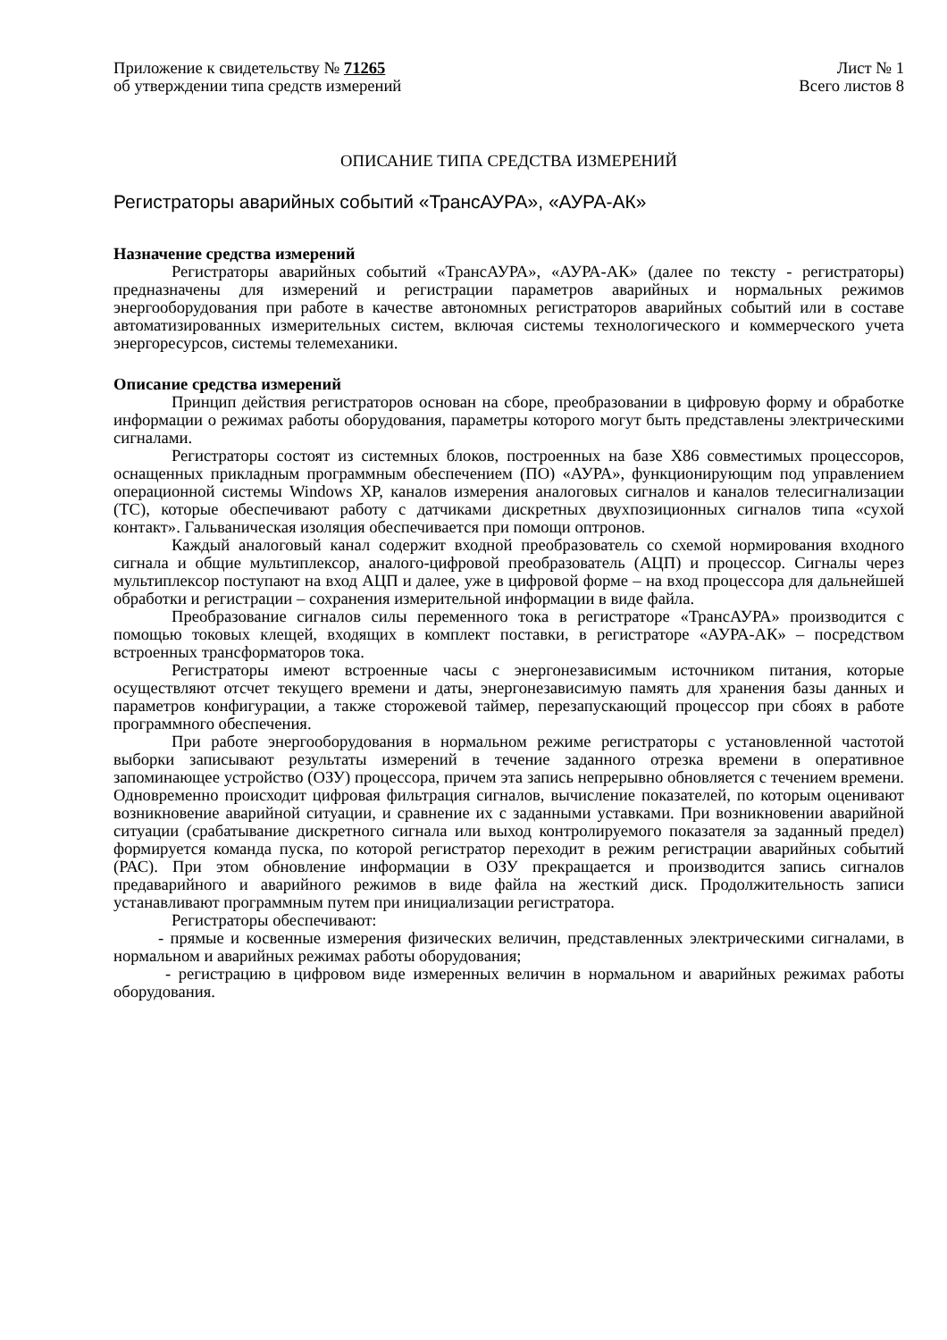Приложение к свидетельству № 71265
об утверждении типа средств измерений
Лист № 1
Всего листов 8
ОПИСАНИЕ ТИПА СРЕДСТВА ИЗМЕРЕНИЙ
Регистраторы аварийных событий «ТрансАУРА», «АУРА-АК»
Назначение средства измерений
Регистраторы аварийных событий «ТрансАУРА», «АУРА-АК» (далее по тексту - регистраторы) предназначены для измерений и регистрации параметров аварийных и нормальных режимов энергооборудования при работе в качестве автономных регистраторов аварийных событий или в составе автоматизированных измерительных систем, включая системы технологического и коммерческого учета энергоресурсов, системы телемеханики.
Описание средства измерений
Принцип действия регистраторов основан на сборе, преобразовании в цифровую форму и обработке информации о режимах работы оборудования, параметры которого могут быть представлены электрическими сигналами.
Регистраторы состоят из системных блоков, построенных на базе X86 совместимых процессоров, оснащенных прикладным программным обеспечением (ПО) «АУРА», функционирующим под управлением операционной системы Windows XP, каналов измерения аналоговых сигналов и каналов телесигнализации (ТС), которые обеспечивают работу с датчиками дискретных двухпозиционных сигналов типа «сухой контакт». Гальваническая изоляция обеспечивается при помощи оптронов.
Каждый аналоговый канал содержит входной преобразователь со схемой нормирования входного сигнала и общие мультиплексор, аналого-цифровой преобразователь (АЦП) и процессор. Сигналы через мультиплексор поступают на вход АЦП и далее, уже в цифровой форме – на вход процессора для дальнейшей обработки и регистрации – сохранения измерительной информации в виде файла.
Преобразование сигналов силы переменного тока в регистраторе «ТрансАУРА» производится с помощью токовых клещей, входящих в комплект поставки, в регистраторе «АУРА-АК» – посредством встроенных трансформаторов тока.
Регистраторы имеют встроенные часы с энергонезависимым источником питания, которые осуществляют отсчет текущего времени и даты, энергонезависимую память для хранения базы данных и параметров конфигурации, а также сторожевой таймер, перезапускающий процессор при сбоях в работе программного обеспечения.
При работе энергооборудования в нормальном режиме регистраторы с установленной частотой выборки записывают результаты измерений в течение заданного отрезка времени в оперативное запоминающее устройство (ОЗУ) процессора, причем эта запись непрерывно обновляется с течением времени. Одновременно происходит цифровая фильтрация сигналов, вычисление показателей, по которым оценивают возникновение аварийной ситуации, и сравнение их с заданными уставками. При возникновении аварийной ситуации (срабатывание дискретного сигнала или выход контролируемого показателя за заданный предел) формируется команда пуска, по которой регистратор переходит в режим регистрации аварийных событий (РАС). При этом обновление информации в ОЗУ прекращается и производится запись сигналов предаварийного и аварийного режимов в виде файла на жесткий диск. Продолжительность записи устанавливают программным путем при инициализации регистратора.
Регистраторы обеспечивают:
- прямые и косвенные измерения физических величин, представленных электрическими сигналами, в нормальном и аварийных режимах работы оборудования;
- регистрацию в цифровом виде измеренных величин в нормальном и аварийных режимах работы оборудования.